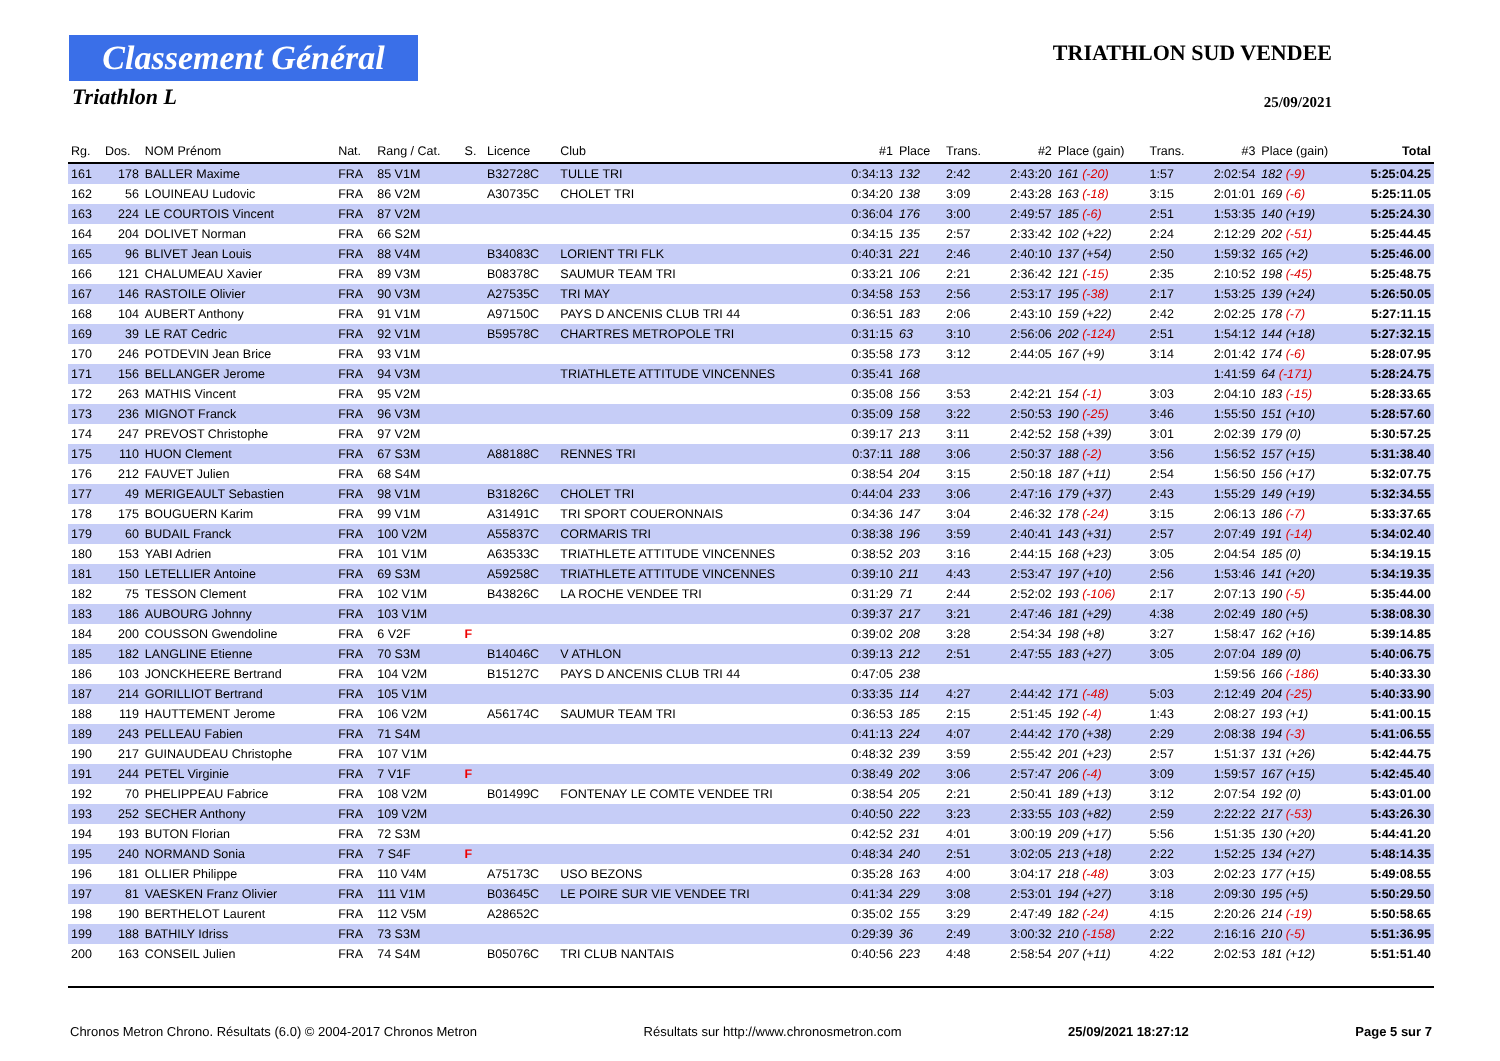Classement Général
Triathlon L
TRIATHLON SUD VENDEE
25/09/2021
| Rg. | Dos. | NOM Prénom | Nat. | Rang / Cat. | S. | Licence | Club | #1 | Place | Trans. | #2 | Place (gain) | Trans. | #3 | Place (gain) | Total |
| --- | --- | --- | --- | --- | --- | --- | --- | --- | --- | --- | --- | --- | --- | --- | --- | --- |
| 161 | 178 | BALLER Maxime | FRA | 85 V1M | | B32728C | TULLE TRI | 0:34:13 | 132 | 2:42 | 2:43:20 | 161 (-20) | 1:57 | 2:02:54 | 182 (-9) | 5:25:04.25 |
| 162 | 56 | LOUINEAU Ludovic | FRA | 86 V2M | | A30735C | CHOLET TRI | 0:34:20 | 138 | 3:09 | 2:43:28 | 163 (-18) | 3:15 | 2:01:01 | 169 (-6) | 5:25:11.05 |
| 163 | 224 | LE COURTOIS Vincent | FRA | 87 V2M | | | | 0:36:04 | 176 | 3:00 | 2:49:57 | 185 (-6) | 2:51 | 1:53:35 | 140 (+19) | 5:25:24.30 |
| 164 | 204 | DOLIVET Norman | FRA | 66 S2M | | | | 0:34:15 | 135 | 2:57 | 2:33:42 | 102 (+22) | 2:24 | 2:12:29 | 202 (-51) | 5:25:44.45 |
| 165 | 96 | BLIVET Jean Louis | FRA | 88 V4M | | B34083C | LORIENT TRI FLK | 0:40:31 | 221 | 2:46 | 2:40:10 | 137 (+54) | 2:50 | 1:59:32 | 165 (+2) | 5:25:46.00 |
| 166 | 121 | CHALUMEAU Xavier | FRA | 89 V3M | | B08378C | SAUMUR TEAM TRI | 0:33:21 | 106 | 2:21 | 2:36:42 | 121 (-15) | 2:35 | 2:10:52 | 198 (-45) | 5:25:48.75 |
| 167 | 146 | RASTOILE Olivier | FRA | 90 V3M | | A27535C | TRI MAY | 0:34:58 | 153 | 2:56 | 2:53:17 | 195 (-38) | 2:17 | 1:53:25 | 139 (+24) | 5:26:50.05 |
| 168 | 104 | AUBERT Anthony | FRA | 91 V1M | | A97150C | PAYS D ANCENIS CLUB TRI 44 | 0:36:51 | 183 | 2:06 | 2:43:10 | 159 (+22) | 2:42 | 2:02:25 | 178 (-7) | 5:27:11.15 |
| 169 | 39 | LE RAT Cedric | FRA | 92 V1M | | B59578C | CHARTRES METROPOLE TRI | 0:31:15 | 63 | 3:10 | 2:56:06 | 202 (-124) | 2:51 | 1:54:12 | 144 (+18) | 5:27:32.15 |
| 170 | 246 | POTDEVIN Jean Brice | FRA | 93 V1M | | | | 0:35:58 | 173 | 3:12 | 2:44:05 | 167 (+9) | 3:14 | 2:01:42 | 174 (-6) | 5:28:07.95 |
| 171 | 156 | BELLANGER Jerome | FRA | 94 V3M | | | TRIATHLETE ATTITUDE VINCENNES | 0:35:41 | 168 | | | | | 1:41:59 | 64 (-171) | 5:28:24.75 |
| 172 | 263 | MATHIS Vincent | FRA | 95 V2M | | | | 0:35:08 | 156 | 3:53 | 2:42:21 | 154 (-1) | 3:03 | 2:04:10 | 183 (-15) | 5:28:33.65 |
| 173 | 236 | MIGNOT Franck | FRA | 96 V3M | | | | 0:35:09 | 158 | 3:22 | 2:50:53 | 190 (-25) | 3:46 | 1:55:50 | 151 (+10) | 5:28:57.60 |
| 174 | 247 | PREVOST Christophe | FRA | 97 V2M | | | | 0:39:17 | 213 | 3:11 | 2:42:52 | 158 (+39) | 3:01 | 2:02:39 | 179 (0) | 5:30:57.25 |
| 175 | 110 | HUON Clement | FRA | 67 S3M | | A88188C | RENNES TRI | 0:37:11 | 188 | 3:06 | 2:50:37 | 188 (-2) | 3:56 | 1:56:52 | 157 (+15) | 5:31:38.40 |
| 176 | 212 | FAUVET Julien | FRA | 68 S4M | | | | 0:38:54 | 204 | 3:15 | 2:50:18 | 187 (+11) | 2:54 | 1:56:50 | 156 (+17) | 5:32:07.75 |
| 177 | 49 | MERIGEAULT Sebastien | FRA | 98 V1M | | B31826C | CHOLET TRI | 0:44:04 | 233 | 3:06 | 2:47:16 | 179 (+37) | 2:43 | 1:55:29 | 149 (+19) | 5:32:34.55 |
| 178 | 175 | BOUGUERN Karim | FRA | 99 V1M | | A31491C | TRI SPORT COUERONNAIS | 0:34:36 | 147 | 3:04 | 2:46:32 | 178 (-24) | 3:15 | 2:06:13 | 186 (-7) | 5:33:37.65 |
| 179 | 60 | BUDAIL Franck | FRA | 100 V2M | | A55837C | CORMARIS TRI | 0:38:38 | 196 | 3:59 | 2:40:41 | 143 (+31) | 2:57 | 2:07:49 | 191 (-14) | 5:34:02.40 |
| 180 | 153 | YABI Adrien | FRA | 101 V1M | | A63533C | TRIATHLETE ATTITUDE VINCENNES | 0:38:52 | 203 | 3:16 | 2:44:15 | 168 (+23) | 3:05 | 2:04:54 | 185 (0) | 5:34:19.15 |
| 181 | 150 | LETELLIER Antoine | FRA | 69 S3M | | A59258C | TRIATHLETE ATTITUDE VINCENNES | 0:39:10 | 211 | 4:43 | 2:53:47 | 197 (+10) | 2:56 | 1:53:46 | 141 (+20) | 5:34:19.35 |
| 182 | 75 | TESSON Clement | FRA | 102 V1M | | B43826C | LA ROCHE VENDEE TRI | 0:31:29 | 71 | 2:44 | 2:52:02 | 193 (-106) | 2:17 | 2:07:13 | 190 (-5) | 5:35:44.00 |
| 183 | 186 | AUBOURG Johnny | FRA | 103 V1M | | | | 0:39:37 | 217 | 3:21 | 2:47:46 | 181 (+29) | 4:38 | 2:02:49 | 180 (+5) | 5:38:08.30 |
| 184 | 200 | COUSSON Gwendoline | FRA | 6 V2F | F | | | 0:39:02 | 208 | 3:28 | 2:54:34 | 198 (+8) | 3:27 | 1:58:47 | 162 (+16) | 5:39:14.85 |
| 185 | 182 | LANGLINE Etienne | FRA | 70 S3M | | B14046C | V ATHLON | 0:39:13 | 212 | 2:51 | 2:47:55 | 183 (+27) | 3:05 | 2:07:04 | 189 (0) | 5:40:06.75 |
| 186 | 103 | JONCKHEERE Bertrand | FRA | 104 V2M | | B15127C | PAYS D ANCENIS CLUB TRI 44 | 0:47:05 | 238 | | | | | 1:59:56 | 166 (-186) | 5:40:33.30 |
| 187 | 214 | GORILLIOT Bertrand | FRA | 105 V1M | | | | 0:33:35 | 114 | 4:27 | 2:44:42 | 171 (-48) | 5:03 | 2:12:49 | 204 (-25) | 5:40:33.90 |
| 188 | 119 | HAUTTEMENT Jerome | FRA | 106 V2M | | A56174C | SAUMUR TEAM TRI | 0:36:53 | 185 | 2:15 | 2:51:45 | 192 (-4) | 1:43 | 2:08:27 | 193 (+1) | 5:41:00.15 |
| 189 | 243 | PELLEAU Fabien | FRA | 71 S4M | | | | 0:41:13 | 224 | 4:07 | 2:44:42 | 170 (+38) | 2:29 | 2:08:38 | 194 (-3) | 5:41:06.55 |
| 190 | 217 | GUINAUDEAU Christophe | FRA | 107 V1M | | | | 0:48:32 | 239 | 3:59 | 2:55:42 | 201 (+23) | 2:57 | 1:51:37 | 131 (+26) | 5:42:44.75 |
| 191 | 244 | PETEL Virginie | FRA | 7 V1F | F | | | 0:38:49 | 202 | 3:06 | 2:57:47 | 206 (-4) | 3:09 | 1:59:57 | 167 (+15) | 5:42:45.40 |
| 192 | 70 | PHELIPPEAU Fabrice | FRA | 108 V2M | | B01499C | FONTENAY LE COMTE VENDEE TRI | 0:38:54 | 205 | 2:21 | 2:50:41 | 189 (+13) | 3:12 | 2:07:54 | 192 (0) | 5:43:01.00 |
| 193 | 252 | SECHER Anthony | FRA | 109 V2M | | | | 0:40:50 | 222 | 3:23 | 2:33:55 | 103 (+82) | 2:59 | 2:22:22 | 217 (-53) | 5:43:26.30 |
| 194 | 193 | BUTON Florian | FRA | 72 S3M | | | | 0:42:52 | 231 | 4:01 | 3:00:19 | 209 (+17) | 5:56 | 1:51:35 | 130 (+20) | 5:44:41.20 |
| 195 | 240 | NORMAND Sonia | FRA | 7 S4F | F | | | 0:48:34 | 240 | 2:51 | 3:02:05 | 213 (+18) | 2:22 | 1:52:25 | 134 (+27) | 5:48:14.35 |
| 196 | 181 | OLLIER Philippe | FRA | 110 V4M | | A75173C | USO BEZONS | 0:35:28 | 163 | 4:00 | 3:04:17 | 218 (-48) | 3:03 | 2:02:23 | 177 (+15) | 5:49:08.55 |
| 197 | 81 | VAESKEN Franz Olivier | FRA | 111 V1M | | B03645C | LE POIRE SUR VIE VENDEE TRI | 0:41:34 | 229 | 3:08 | 2:53:01 | 194 (+27) | 3:18 | 2:09:30 | 195 (+5) | 5:50:29.50 |
| 198 | 190 | BERTHELOT Laurent | FRA | 112 V5M | | A28652C | | 0:35:02 | 155 | 3:29 | 2:47:49 | 182 (-24) | 4:15 | 2:20:26 | 214 (-19) | 5:50:58.65 |
| 199 | 188 | BATHILY Idriss | FRA | 73 S3M | | | | 0:29:39 | 36 | 2:49 | 3:00:32 | 210 (-158) | 2:22 | 2:16:16 | 210 (-5) | 5:51:36.95 |
| 200 | 163 | CONSEIL Julien | FRA | 74 S4M | | B05076C | TRI CLUB NANTAIS | 0:40:56 | 223 | 4:48 | 2:58:54 | 207 (+11) | 4:22 | 2:02:53 | 181 (+12) | 5:51:51.40 |
Chronos Metron Chrono. Résultats (6.0) © 2004-2017 Chronos Metron Résultats sur http://www.chronosmetron.com 25/09/2021 18:27:12 Page 5 sur 7